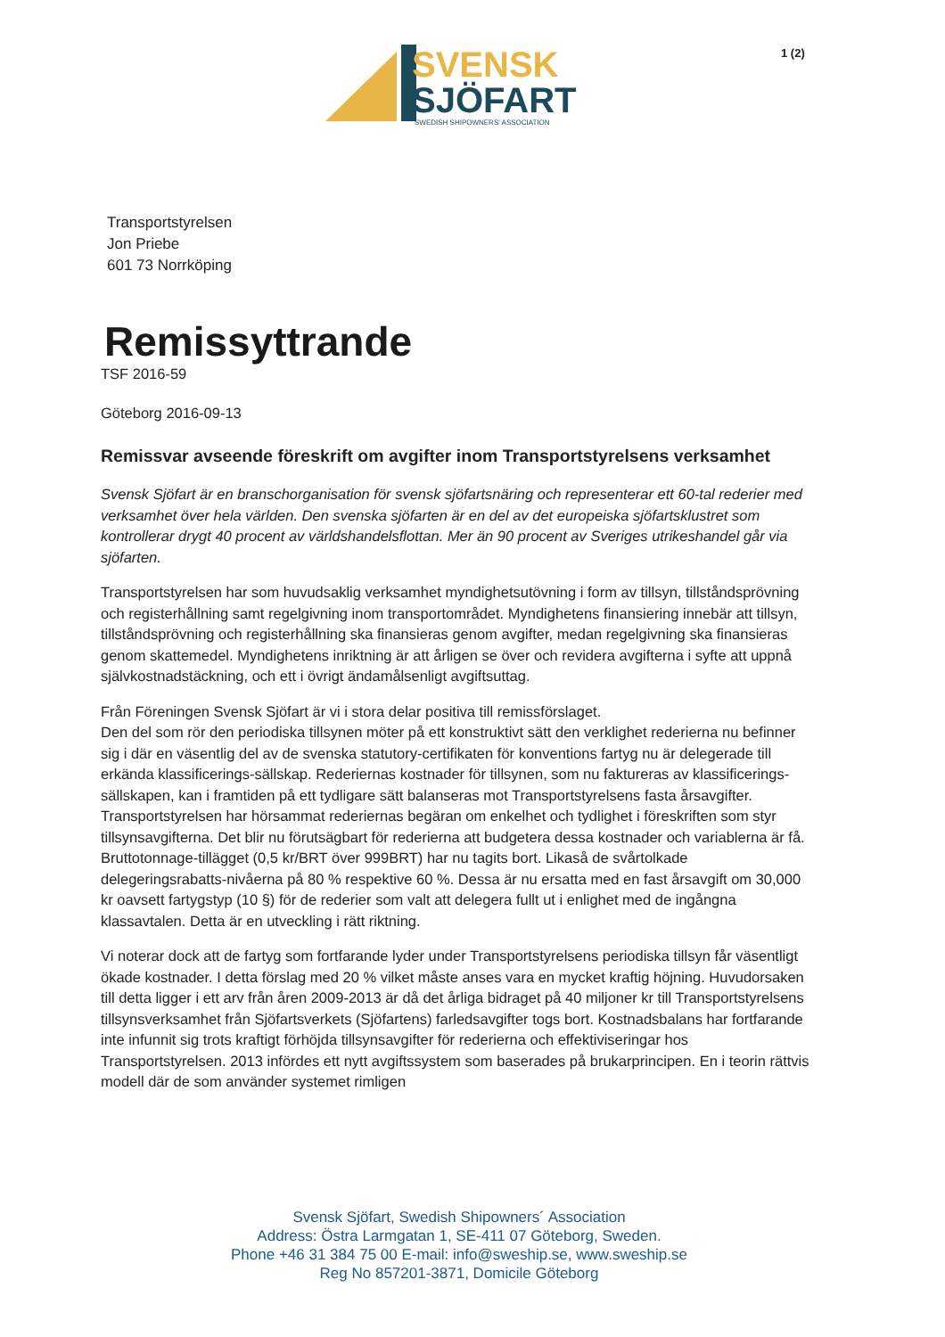SVENSK
SJÖFART
SWEDISH SHIPOWNERS' ASSOCIATION
1 (2)
Transportstyrelsen
Jon Priebe
601 73 Norrköping
Remissyttrande
TSF 2016-59
Göteborg 2016-09-13
Remissvar avseende föreskrift om avgifter inom Transportstyrelsens verksamhet
Svensk Sjöfart är en branschorganisation för svensk sjöfartsnäring och representerar ett 60-tal rederier med verksamhet över hela världen. Den svenska sjöfarten är en del av det europeiska sjöfartsklustret som kontrollerar drygt 40 procent av världshandelsflottan. Mer än 90 procent av Sveriges utrikeshandel går via sjöfarten.
Transportstyrelsen har som huvudsaklig verksamhet myndighetsutövning i form av tillsyn, tillståndsprövning och registerhållning samt regelgivning inom transportområdet. Myndighetens finansiering innebär att tillsyn, tillståndsprövning och registerhållning ska finansieras genom avgifter, medan regelgivning ska finansieras genom skattemedel. Myndighetens inriktning är att årligen se över och revidera avgifterna i syfte att uppnå självkostnadstäckning, och ett i övrigt ändamålsenligt avgiftsuttag.
Från Föreningen Svensk Sjöfart är vi i stora delar positiva till remissförslaget.
Den del som rör den periodiska tillsynen möter på ett konstruktivt sätt den verklighet rederierna nu befinner sig i där en väsentlig del av de svenska statutory-certifikaten för konventions fartyg nu är delegerade till erkända klassificerings-sällskap. Rederiernas kostnader för tillsynen, som nu faktureras av klassificerings-sällskapen, kan i framtiden på ett tydligare sätt balanseras mot Transportstyrelsens fasta årsavgifter.
Transportstyrelsen har hörsammat rederiernas begäran om enkelhet och tydlighet i föreskriften som styr tillsynsavgifterna. Det blir nu förutsägbart för rederierna att budgetera dessa kostnader och variablerna är få. Bruttotonnage-tillägget (0,5 kr/BRT över 999BRT) har nu tagits bort. Likaså de svårtolkade delegeringsrabatts-nivåerna på 80 % respektive 60 %. Dessa är nu ersatta med en fast årsavgift om 30,000 kr oavsett fartygstyp (10 §) för de rederier som valt att delegera fullt ut i enlighet med de ingångna klassavtalen. Detta är en utveckling i rätt riktning.
Vi noterar dock att de fartyg som fortfarande lyder under Transportstyrelsens periodiska tillsyn får väsentligt ökade kostnader. I detta förslag med 20 % vilket måste anses vara en mycket kraftig höjning. Huvudorsaken till detta ligger i ett arv från åren 2009-2013 är då det årliga bidraget på 40 miljoner kr till Transportstyrelsens tillsynsverksamhet från Sjöfartsverkets (Sjöfartens) farledsavgifter togs bort. Kostnadsbalans har fortfarande inte infunnit sig trots kraftigt förhöjda tillsynsavgifter för rederierna och effektiviseringar hos Transportstyrelsen. 2013 infördes ett nytt avgiftssystem som baserades på brukarprincipen. En i teorin rättvis modell där de som använder systemet rimligen
Svensk Sjöfart, Swedish Shipowners´ Association
Address: Östra Larmgatan 1, SE-411 07 Göteborg, Sweden.
Phone +46 31 384 75 00 E-mail: info@sweship.se, www.sweship.se
Reg No 857201-3871, Domicile Göteborg